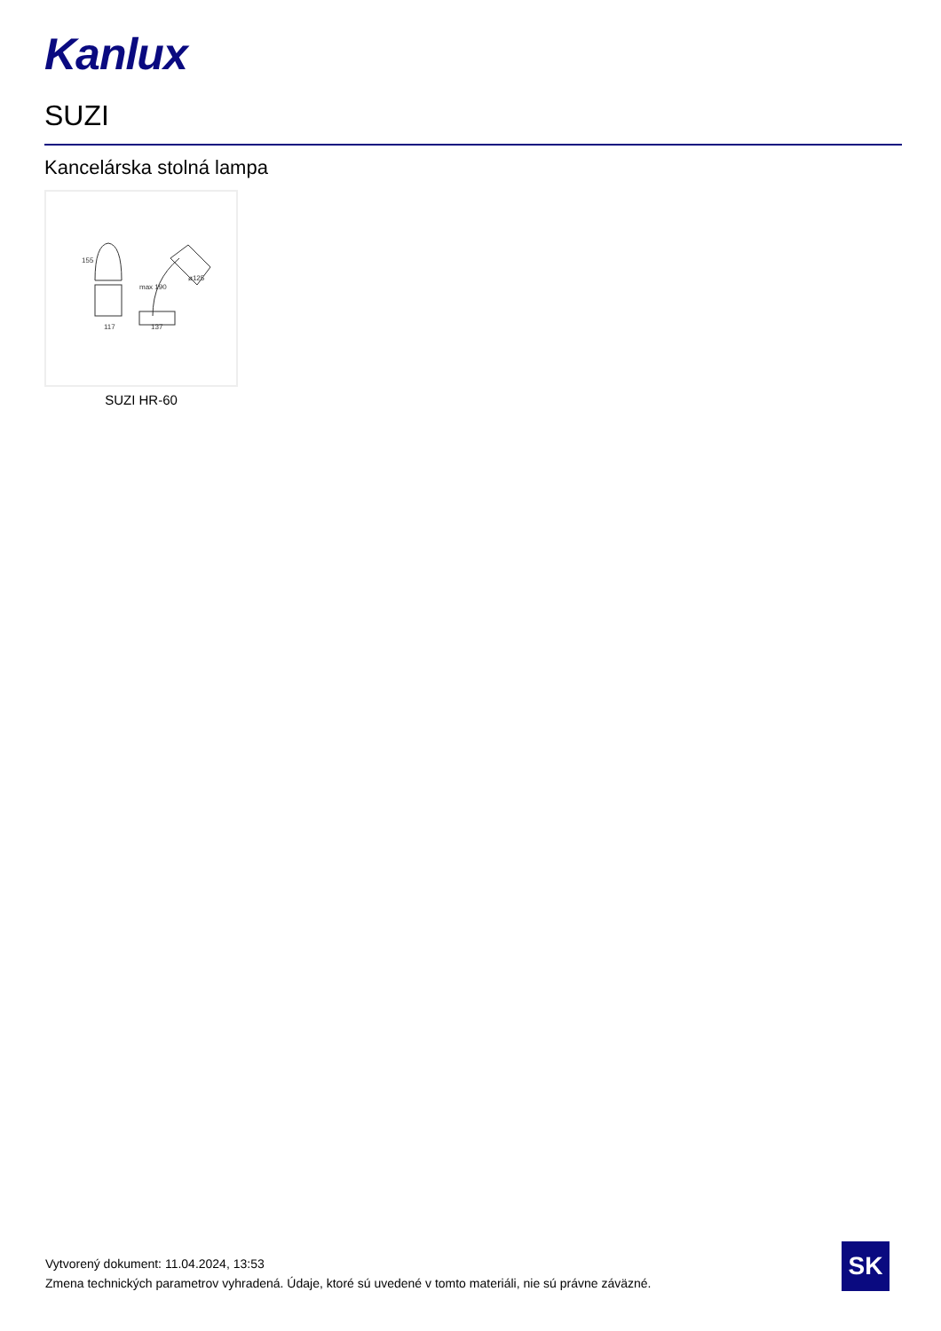Kanlux
SUZI
Kancelárska stolná lampa
117
137
155
max 190
ø125
SUZI HR-60
Vytvorený dokument: 11.04.2024, 13:53
Zmena technických parametrov vyhradená. Údaje, ktoré sú uvedené v tomto materiáli, nie sú právne záväzné.
SK